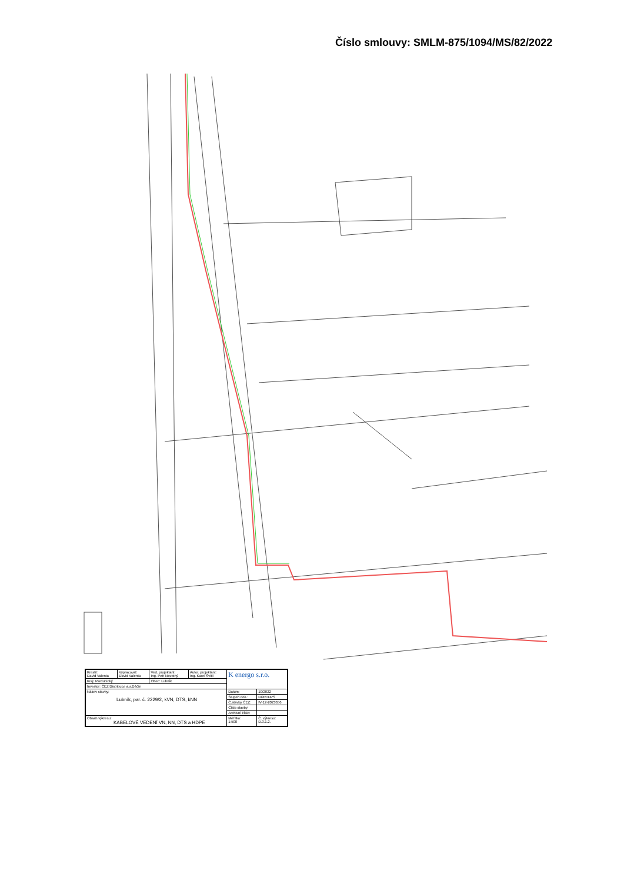Číslo smlouvy: SMLM-875/1094/MS/82/2022
| Kreslil: David Valenta | Vypracoval: David Valenta | Ved. projektant: Ing. Petr Novotný | Autor. projektant: Ing. Karel Švitil | K energo s.r.o. | |
| Kraj: Pardubický | | Obec: Lubník | | | |
| Investor: ČEZ Distribuce a.s.Děčín | | | | | |
| Název stavby: Lubník, par. č. 2229/2, kVN, DTS, kNN | | | | Datum: | 10/2022 |
| | | | | Stupeň dok.: | DÚR+DPS |
| | | | | Č.stavby ČEZ: | IV-12-2023656 |
| | | | | Číslo stavby: | |
| | | | | Archivní číslo: | |
| Obsah výkresu: KABELOVÉ VEDENÍ VN, NN, DTS a HDPE | | | | Měřítko: 1:500 | Č. výkresu: D.3.1.2. |